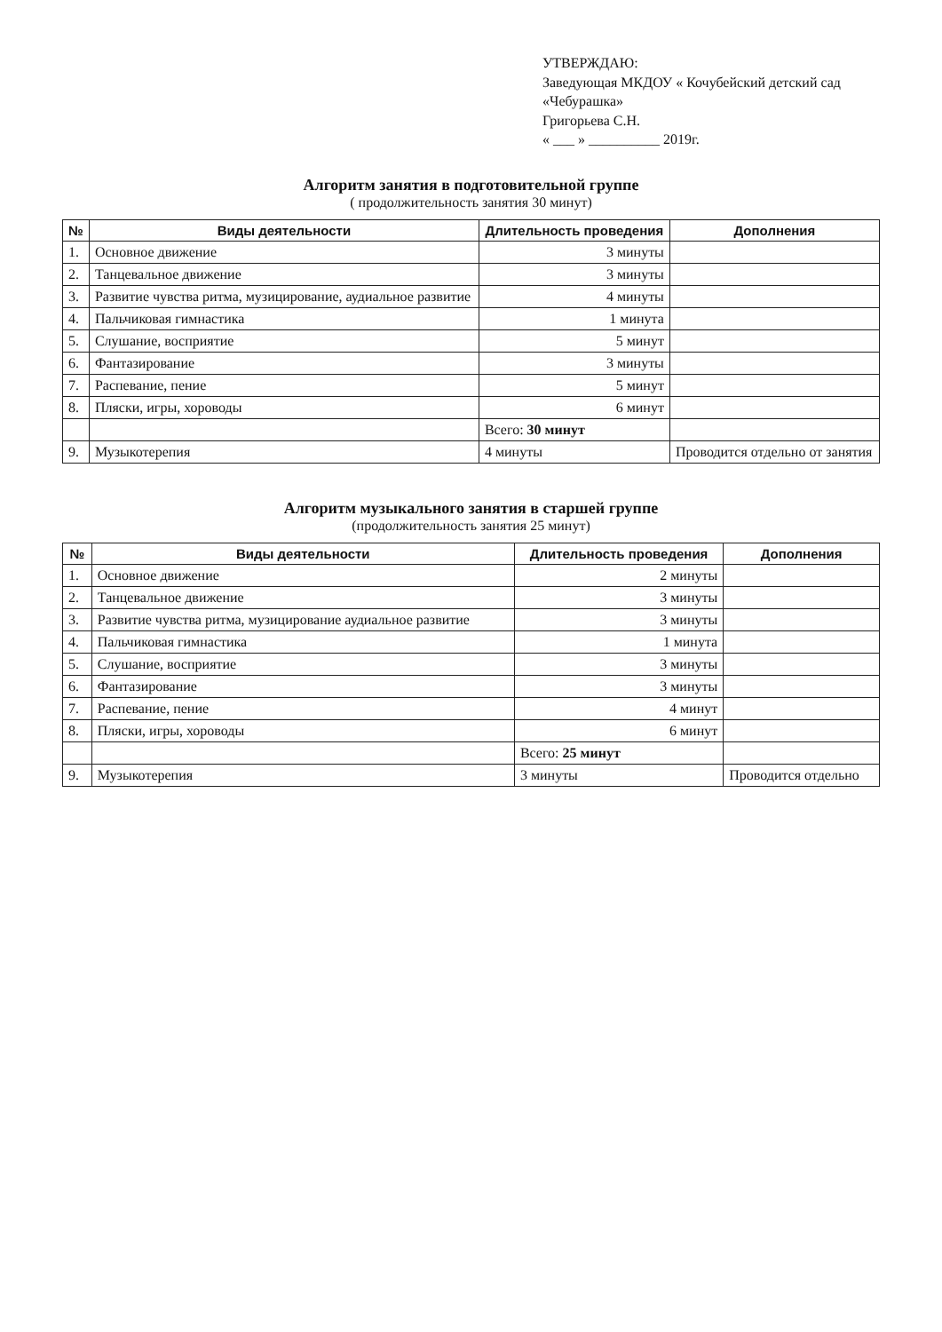УТВЕРЖДАЮ:
Заведующая МКДОУ « Кочубейский детский сад «Чебурашка»
Григорьева С.Н.
« ___ » __________ 2019г.
Алгоритм занятия в подготовительной группе
( продолжительность занятия 30 минут)
| № | Виды деятельности | Длительность проведения | Дополнения |
| --- | --- | --- | --- |
| 1. | Основное движение | 3 минуты | |
| 2. | Танцевальное движение | 3 минуты | |
| 3. | Развитие чувства ритма, музицирование, аудиальное развитие | 4 минуты | |
| 4. | Пальчиковая гимнастика | 1 минута | |
| 5. | Слушание, восприятие | 5 минут | |
| 6. | Фантазирование | 3 минуты | |
| 7. | Распевание, пение | 5 минут | |
| 8. | Пляски, игры, хороводы | 6 минут | |
| | | Всего: 30 минут | |
| 9. | Музыкотерепия | 4 минуты | Проводится отдельно от занятия |
Алгоритм музыкального занятия в старшей группе
(продолжительность занятия 25 минут)
| № | Виды деятельности | Длительность проведения | Дополнения |
| --- | --- | --- | --- |
| 1. | Основное движение | 2 минуты | |
| 2. | Танцевальное движение | 3 минуты | |
| 3. | Развитие чувства ритма, музицирование аудиальное развитие | 3 минуты | |
| 4. | Пальчиковая гимнастика | 1 минута | |
| 5. | Слушание, восприятие | 3 минуты | |
| 6. | Фантазирование | 3 минуты | |
| 7. | Распевание, пение | 4 минут | |
| 8. | Пляски, игры, хороводы | 6 минут | |
| | | Всего: 25 минут | |
| 9. | Музыкотерепия | 3 минуты | Проводится отдельно |